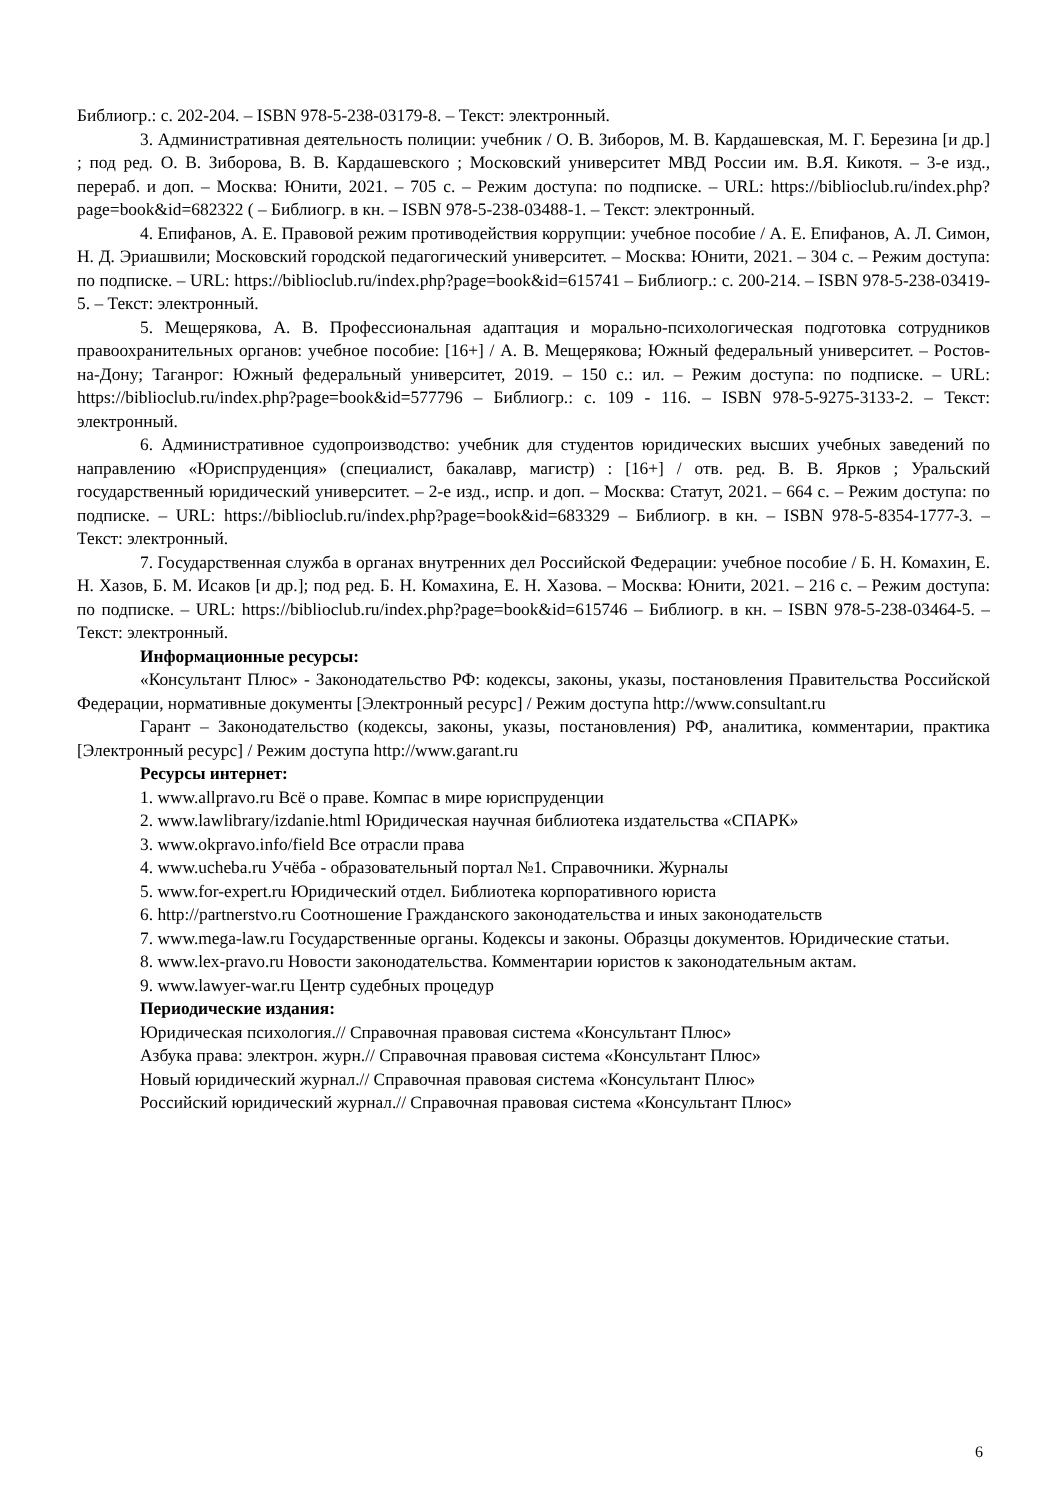Библиогр.: с. 202-204. – ISBN 978-5-238-03179-8. – Текст: электронный.
3. Административная деятельность полиции: учебник / О. В. Зиборов, М. В. Кардашевская, М. Г. Березина [и др.] ; под ред. О. В. Зиборова, В. В. Кардашевского ; Московский университет МВД России им. В.Я. Кикотя. – 3-е изд., перераб. и доп. – Москва: Юнити, 2021. – 705 с. – Режим доступа: по подписке. – URL: https://biblioclub.ru/index.php?page=book&id=682322 ( – Библиогр. в кн. – ISBN 978-5-238-03488-1. – Текст: электронный.
4. Епифанов, А. Е. Правовой режим противодействия коррупции: учебное пособие / А. Е. Епифанов, А. Л. Симон, Н. Д. Эриашвили; Московский городской педагогический университет. – Москва: Юнити, 2021. – 304 с. – Режим доступа: по подписке. – URL: https://biblioclub.ru/index.php?page=book&id=615741 – Библиогр.: с. 200-214. – ISBN 978-5-238-03419-5. – Текст: электронный.
5. Мещерякова, А. В. Профессиональная адаптация и морально-психологическая подготовка сотрудников правоохранительных органов: учебное пособие: [16+] / А. В. Мещерякова; Южный федеральный университет. – Ростов-на-Дону; Таганрог: Южный федеральный университет, 2019. – 150 с.: ил. – Режим доступа: по подписке. – URL: https://biblioclub.ru/index.php?page=book&id=577796 – Библиогр.: с. 109 - 116. – ISBN 978-5-9275-3133-2. – Текст: электронный.
6. Административное судопроизводство: учебник для студентов юридических высших учебных заведений по направлению «Юриспруденция» (специалист, бакалавр, магистр) : [16+] / отв. ред. В. В. Ярков ; Уральский государственный юридический университет. – 2-е изд., испр. и доп. – Москва: Статут, 2021. – 664 с. – Режим доступа: по подписке. – URL: https://biblioclub.ru/index.php?page=book&id=683329 – Библиогр. в кн. – ISBN 978-5-8354-1777-3. – Текст: электронный.
7. Государственная служба в органах внутренних дел Российской Федерации: учебное пособие / Б. Н. Комахин, Е. Н. Хазов, Б. М. Исаков [и др.]; под ред. Б. Н. Комахина, Е. Н. Хазова. – Москва: Юнити, 2021. – 216 с. – Режим доступа: по подписке. – URL: https://biblioclub.ru/index.php?page=book&id=615746 – Библиогр. в кн. – ISBN 978-5-238-03464-5. – Текст: электронный.
Информационные ресурсы:
«Консультант Плюс» - Законодательство РФ: кодексы, законы, указы, постановления Правительства Российской Федерации, нормативные документы [Электронный ресурс] / Режим доступа http://www.consultant.ru
Гарант – Законодательство (кодексы, законы, указы, постановления) РФ, аналитика, комментарии, практика [Электронный ресурс] / Режим доступа http://www.garant.ru
Ресурсы интернет:
1. www.allpravo.ru Всё о праве. Компас в мире юриспруденции
2. www.lawlibrary/izdanie.html Юридическая научная библиотека издательства «СПАРК»
3. www.okpravo.info/field Все отрасли права
4. www.ucheba.ru Учёба - образовательный портал №1. Справочники. Журналы
5. www.for-expert.ru Юридический отдел. Библиотека корпоративного юриста
6. http://partnerstvo.ru Соотношение Гражданского законодательства и иных законодательств
7. www.mega-law.ru Государственные органы. Кодексы и законы. Образцы документов. Юридические статьи.
8. www.lex-pravo.ru Новости законодательства. Комментарии юристов к законодательным актам.
9. www.lawyer-war.ru Центр судебных процедур
Периодические издания:
Юридическая психология.// Справочная правовая система «Консультант Плюс»
Азбука права: электрон. журн.// Справочная правовая система «Консультант Плюс»
Новый юридический журнал.// Справочная правовая система «Консультант Плюс»
Российский юридический журнал.// Справочная правовая система «Консультант Плюс»
6